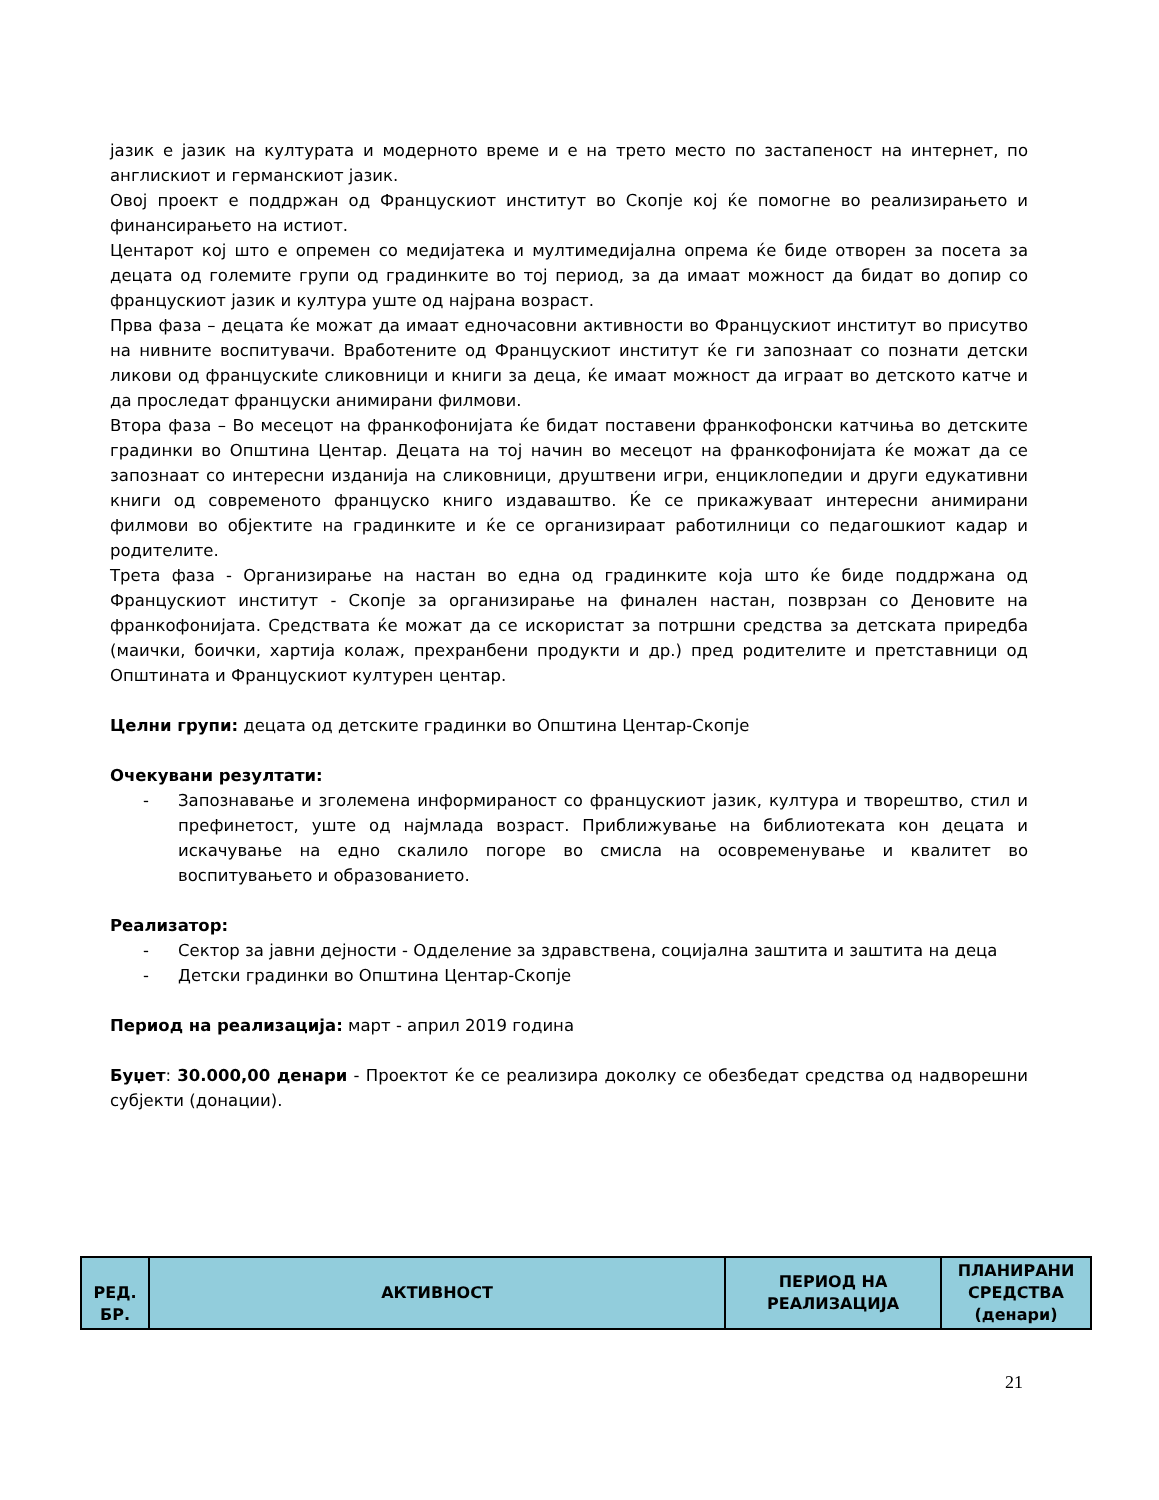јазик е јазик на културата и модерното време и е на трето место по застапеност на интернет, по англискиот и германскиот јазик.
Овој проект е поддржан од Францускиот институт во Скопје кој ќе помогне во реализирањето и финансирањето на истиот.
Центарот кој што е опремен со медијатека и мултимедијална опрема ќе биде отворен за посета за децата од големите групи од градинките во тој период, за да имаат можност да бидат во допир со францускиот јазик и култура уште од најрана возраст.
Прва фаза – децата ќе можат да имаат едночасовни активности во Францускиот институт во присутво на нивните воспитувачи. Вработените од Францускиот институт ќе ги запознаат со познати детски ликови од францускиte сликовници и книги за деца, ќе имаат можност да играат во детското катче и да проследат француски анимирани филмови.
Втора фаза – Во месецот на франкофонијата ќе бидат поставени франкофонски катчиња во детските градинки во Општина Центар. Децата на тој начин во месецот на франкофонијата ќе можат да се запознаат со интересни изданија на сликовници, друштвени игри, енциклопедии и други едукативни книги од современото француско книго издаваштво. Ќе се прикажуваат интересни анимирани филмови во објектите на градинките и ќе се организираат работилници со педагошкиот кадар и родителите.
Трета фаза - Организирање на настан во една од градинките која што ќе биде поддржана од Францускиот институт - Скопје за организирање на финален настан, позврзан со Деновите на франкофонијата. Средствата ќе можат да се искористат за потршни средства за детската приредба (маички, боички, хартија колаж, прехранбени продукти и др.) пред родителите и претставници од Општината и Францускиот културен центар.
Целни групи: децата од детските градинки во Општина Центар-Скопје
Очекувани резултати:
- Запознавање и зголемена информираност со францускиот јазик, култура и творештво, стил и префинетост, уште од најмлада возраст. Приближување на библиотеката кон децата и искачување на едно скалило погоре во смисла на осовременување и квалитет во воспитувањето и образованието.
Реализатор:
- Сектор за јавни дејности - Одделение за здравствена, социјална заштита и заштита на деца
- Детски градинки во Општина Центар-Скопје
Период на реализација: март - април 2019 година
Буџет: 30.000,00 денари - Проектот ќе се реализира доколку се обезбедат средства од надворешни субјекти (донации).
| РЕД. БР. | АКТИВНОСТ | ПЕРИОД НА РЕАЛИЗАЦИЈА | ПЛАНИРАНИ СРЕДСТВА (денари) |
| --- | --- | --- | --- |
21